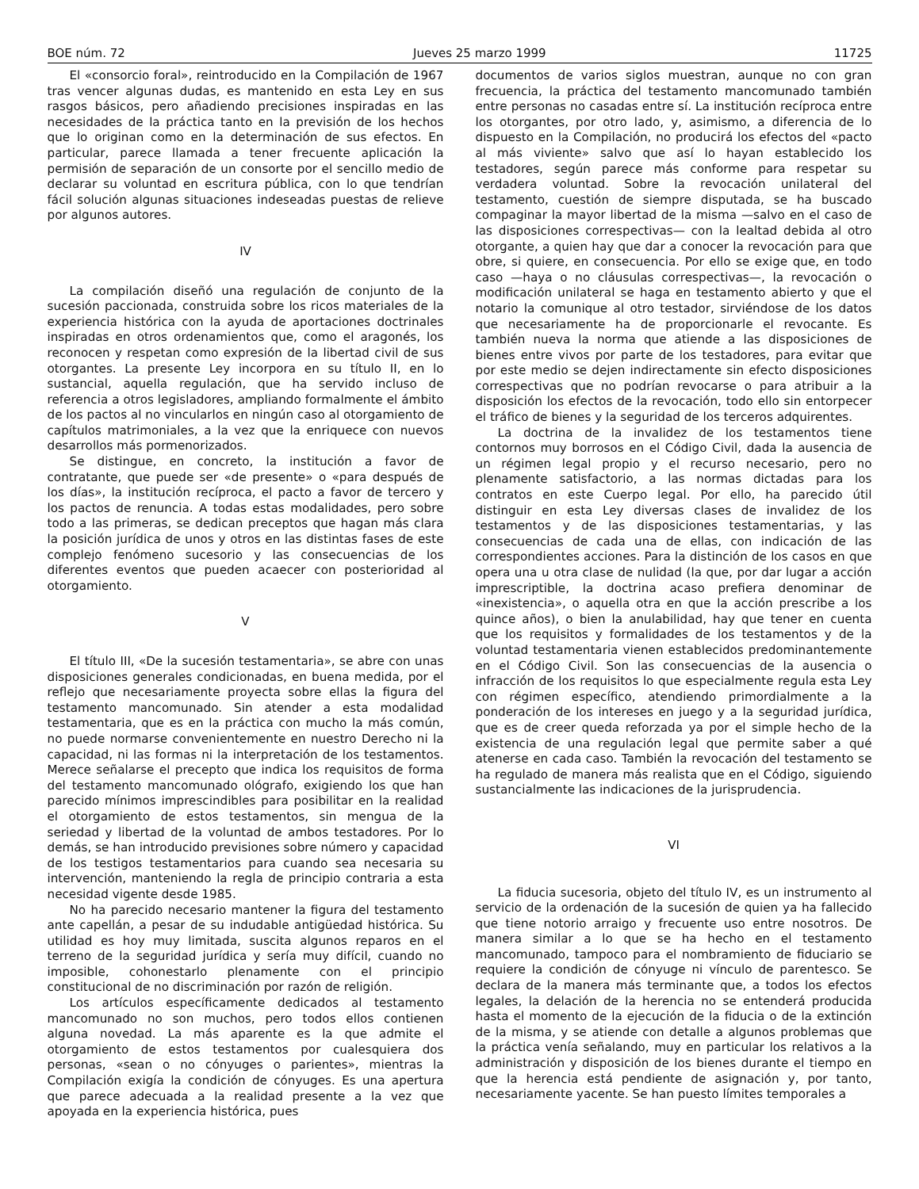BOE núm. 72 Jueves 25 marzo 1999 11725
El «consorcio foral», reintroducido en la Compilación de 1967 tras vencer algunas dudas, es mantenido en esta Ley en sus rasgos básicos, pero añadiendo precisiones inspiradas en las necesidades de la práctica tanto en la previsión de los hechos que lo originan como en la determinación de sus efectos. En particular, parece llamada a tener frecuente aplicación la permisión de separación de un consorte por el sencillo medio de declarar su voluntad en escritura pública, con lo que tendrían fácil solución algunas situaciones indeseadas puestas de relieve por algunos autores.
IV
La compilación diseñó una regulación de conjunto de la sucesión paccionada, construida sobre los ricos materiales de la experiencia histórica con la ayuda de aportaciones doctrinales inspiradas en otros ordenamientos que, como el aragonés, los reconocen y respetan como expresión de la libertad civil de sus otorgantes. La presente Ley incorpora en su título II, en lo sustancial, aquella regulación, que ha servido incluso de referencia a otros legisladores, ampliando formalmente el ámbito de los pactos al no vincularlos en ningún caso al otorgamiento de capítulos matrimoniales, a la vez que la enriquece con nuevos desarrollos más pormenorizados.
Se distingue, en concreto, la institución a favor de contratante, que puede ser «de presente» o «para después de los días», la institución recíproca, el pacto a favor de tercero y los pactos de renuncia. A todas estas modalidades, pero sobre todo a las primeras, se dedican preceptos que hagan más clara la posición jurídica de unos y otros en las distintas fases de este complejo fenómeno sucesorio y las consecuencias de los diferentes eventos que pueden acaecer con posterioridad al otorgamiento.
V
El título III, «De la sucesión testamentaria», se abre con unas disposiciones generales condicionadas, en buena medida, por el reflejo que necesariamente proyecta sobre ellas la figura del testamento mancomunado. Sin atender a esta modalidad testamentaria, que es en la práctica con mucho la más común, no puede normarse convenientemente en nuestro Derecho ni la capacidad, ni las formas ni la interpretación de los testamentos. Merece señalarse el precepto que indica los requisitos de forma del testamento mancomunado ológrafo, exigiendo los que han parecido mínimos imprescindibles para posibilitar en la realidad el otorgamiento de estos testamentos, sin mengua de la seriedad y libertad de la voluntad de ambos testadores. Por lo demás, se han introducido previsiones sobre número y capacidad de los testigos testamentarios para cuando sea necesaria su intervención, manteniendo la regla de principio contraria a esta necesidad vigente desde 1985.
No ha parecido necesario mantener la figura del testamento ante capellán, a pesar de su indudable antigüedad histórica. Su utilidad es hoy muy limitada, suscita algunos reparos en el terreno de la seguridad jurídica y sería muy difícil, cuando no imposible, cohonestarlo plenamente con el principio constitucional de no discriminación por razón de religión.
Los artículos específicamente dedicados al testamento mancomunado no son muchos, pero todos ellos contienen alguna novedad. La más aparente es la que admite el otorgamiento de estos testamentos por cualesquiera dos personas, «sean o no cónyuges o parientes», mientras la Compilación exigía la condición de cónyuges. Es una apertura que parece adecuada a la realidad presente a la vez que apoyada en la experiencia histórica, pues
documentos de varios siglos muestran, aunque no con gran frecuencia, la práctica del testamento mancomunado también entre personas no casadas entre sí. La institución recíproca entre los otorgantes, por otro lado, y, asimismo, a diferencia de lo dispuesto en la Compilación, no producirá los efectos del «pacto al más viviente» salvo que así lo hayan establecido los testadores, según parece más conforme para respetar su verdadera voluntad. Sobre la revocación unilateral del testamento, cuestión de siempre disputada, se ha buscado compaginar la mayor libertad de la misma —salvo en el caso de las disposiciones correspectivas— con la lealtad debida al otro otorgante, a quien hay que dar a conocer la revocación para que obre, si quiere, en consecuencia. Por ello se exige que, en todo caso —haya o no cláusulas correspectivas—, la revocación o modificación unilateral se haga en testamento abierto y que el notario la comunique al otro testador, sirviéndose de los datos que necesariamente ha de proporcionarle el revocante. Es también nueva la norma que atiende a las disposiciones de bienes entre vivos por parte de los testadores, para evitar que por este medio se dejen indirectamente sin efecto disposiciones correspectivas que no podrían revocarse o para atribuir a la disposición los efectos de la revocación, todo ello sin entorpecer el tráfico de bienes y la seguridad de los terceros adquirentes.
La doctrina de la invalidez de los testamentos tiene contornos muy borrosos en el Código Civil, dada la ausencia de un régimen legal propio y el recurso necesario, pero no plenamente satisfactorio, a las normas dictadas para los contratos en este Cuerpo legal. Por ello, ha parecido útil distinguir en esta Ley diversas clases de invalidez de los testamentos y de las disposiciones testamentarias, y las consecuencias de cada una de ellas, con indicación de las correspondientes acciones. Para la distinción de los casos en que opera una u otra clase de nulidad (la que, por dar lugar a acción imprescriptible, la doctrina acaso prefiera denominar de «inexistencia», o aquella otra en que la acción prescribe a los quince años), o bien la anulabilidad, hay que tener en cuenta que los requisitos y formalidades de los testamentos y de la voluntad testamentaria vienen establecidos predominantemente en el Código Civil. Son las consecuencias de la ausencia o infracción de los requisitos lo que especialmente regula esta Ley con régimen específico, atendiendo primordialmente a la ponderación de los intereses en juego y a la seguridad jurídica, que es de creer queda reforzada ya por el simple hecho de la existencia de una regulación legal que permite saber a qué atenerse en cada caso. También la revocación del testamento se ha regulado de manera más realista que en el Código, siguiendo sustancialmente las indicaciones de la jurisprudencia.
VI
La fiducia sucesoria, objeto del título IV, es un instrumento al servicio de la ordenación de la sucesión de quien ya ha fallecido que tiene notorio arraigo y frecuente uso entre nosotros. De manera similar a lo que se ha hecho en el testamento mancomunado, tampoco para el nombramiento de fiduciario se requiere la condición de cónyuge ni vínculo de parentesco. Se declara de la manera más terminante que, a todos los efectos legales, la delación de la herencia no se entenderá producida hasta el momento de la ejecución de la fiducia o de la extinción de la misma, y se atiende con detalle a algunos problemas que la práctica venía señalando, muy en particular los relativos a la administración y disposición de los bienes durante el tiempo en que la herencia está pendiente de asignación y, por tanto, necesariamente yacente. Se han puesto límites temporales a